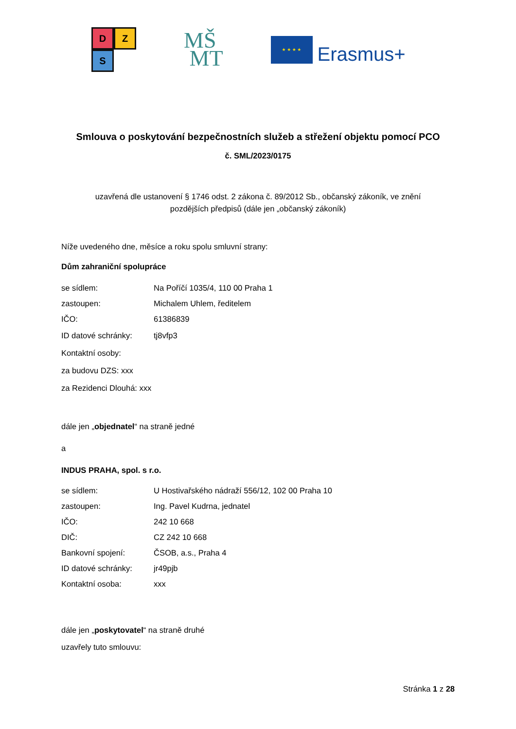D
Z
S
MŠ
MT
★ ★ ★ ★
Erasmus+
Smlouva o poskytování bezpečnostních služeb a střežení objektu pomocí PCO
č. SML/2023/0175
uzavřená dle ustanovení § 1746 odst. 2 zákona č. 89/2012 Sb., občanský zákoník, ve znění pozdějších předpisů (dále jen „občanský zákoník)
Níže uvedeného dne, měsíce a roku spolu smluvní strany:
Dům zahraniční spolupráce
se sídlem: Na Poříčí 1035/4, 110 00 Praha 1
zastoupen: Michalem Uhlem, ředitelem
IČO: 61386839
ID datové schránky: tj8vfp3
Kontaktní osoby:
za budovu DZS: xxx
za Rezidenci Dlouhá: xxx
dále jen „objednatel“ na straně jedné
a
INDUS PRAHA, spol. s r.o.
se sídlem: U Hostivařského nádraží 556/12, 102 00 Praha 10
zastoupen: Ing. Pavel Kudrna, jednatel
IČO: 242 10 668
DIČ: CZ 242 10 668
Bankovní spojení: ČSOB, a.s., Praha 4
ID datové schránky: jr49pjb
Kontaktní osoba: xxx
dále jen „poskytovatel“ na straně druhé
uzavřely tuto smlouvu:
Stránka 1 z 28